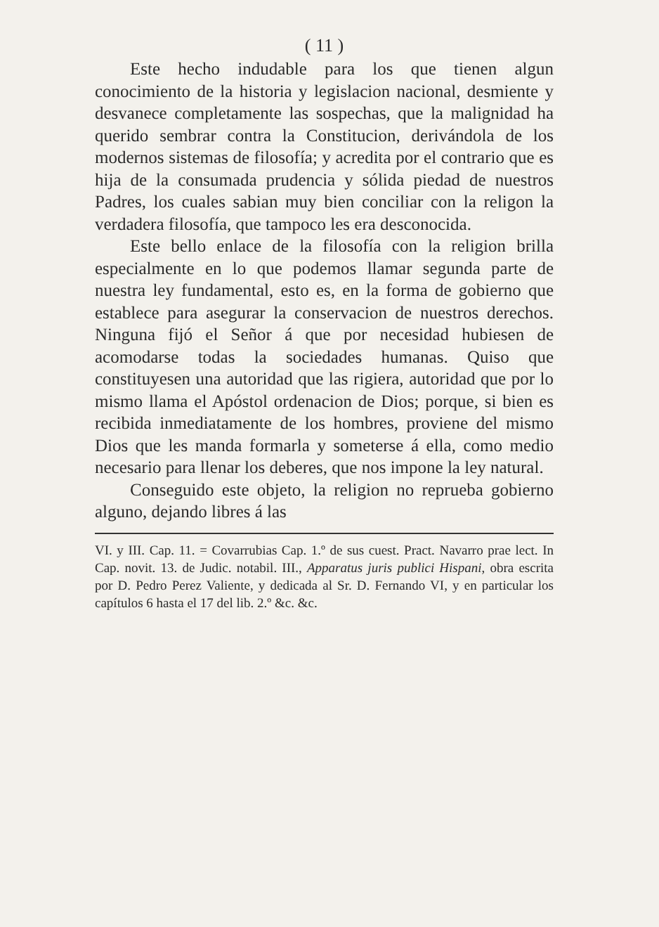( 11 )
Este hecho indudable para los que tienen algun conocimiento de la historia y legislacion nacional, desmiente y desvanece completamente las sospechas, que la malignidad ha querido sembrar contra la Constitucion, derivándola de los modernos sistemas de filosofía; y acredita por el contrario que es hija de la consumada prudencia y sólida piedad de nuestros Padres, los cuales sabian muy bien conciliar con la religon la verdadera filosofía, que tampoco les era desconocida.
Este bello enlace de la filosofía con la religion brilla especialmente en lo que podemos llamar segunda parte de nuestra ley fundamental, esto es, en la forma de gobierno que establece para asegurar la conservacion de nuestros derechos. Ninguna fijó el Señor á que por necesidad hubiesen de acomodarse todas la sociedades humanas. Quiso que constituyesen una autoridad que las rigiera, autoridad que por lo mismo llama el Apóstol ordenacion de Dios; porque, si bien es recibida inmediatamente de los hombres, proviene del mismo Dios que les manda formarla y someterse á ella, como medio necesario para llenar los deberes, que nos impone la ley natural.
Conseguido este objeto, la religion no reprueba gobierno alguno, dejando libres á las
VI. y III. Cap. 11. = Covarrubias Cap. 1.º de sus cuest. Pract. Navarro prae lect. In Cap. novit. 13. de Judic. notabil. III., Apparatus juris publici Hispani, obra escrita por D. Pedro Perez Valiente, y dedicada al Sr. D. Fernando VI, y en particular los capítulos 6 hasta el 17 del lib. 2.º &c. &c.